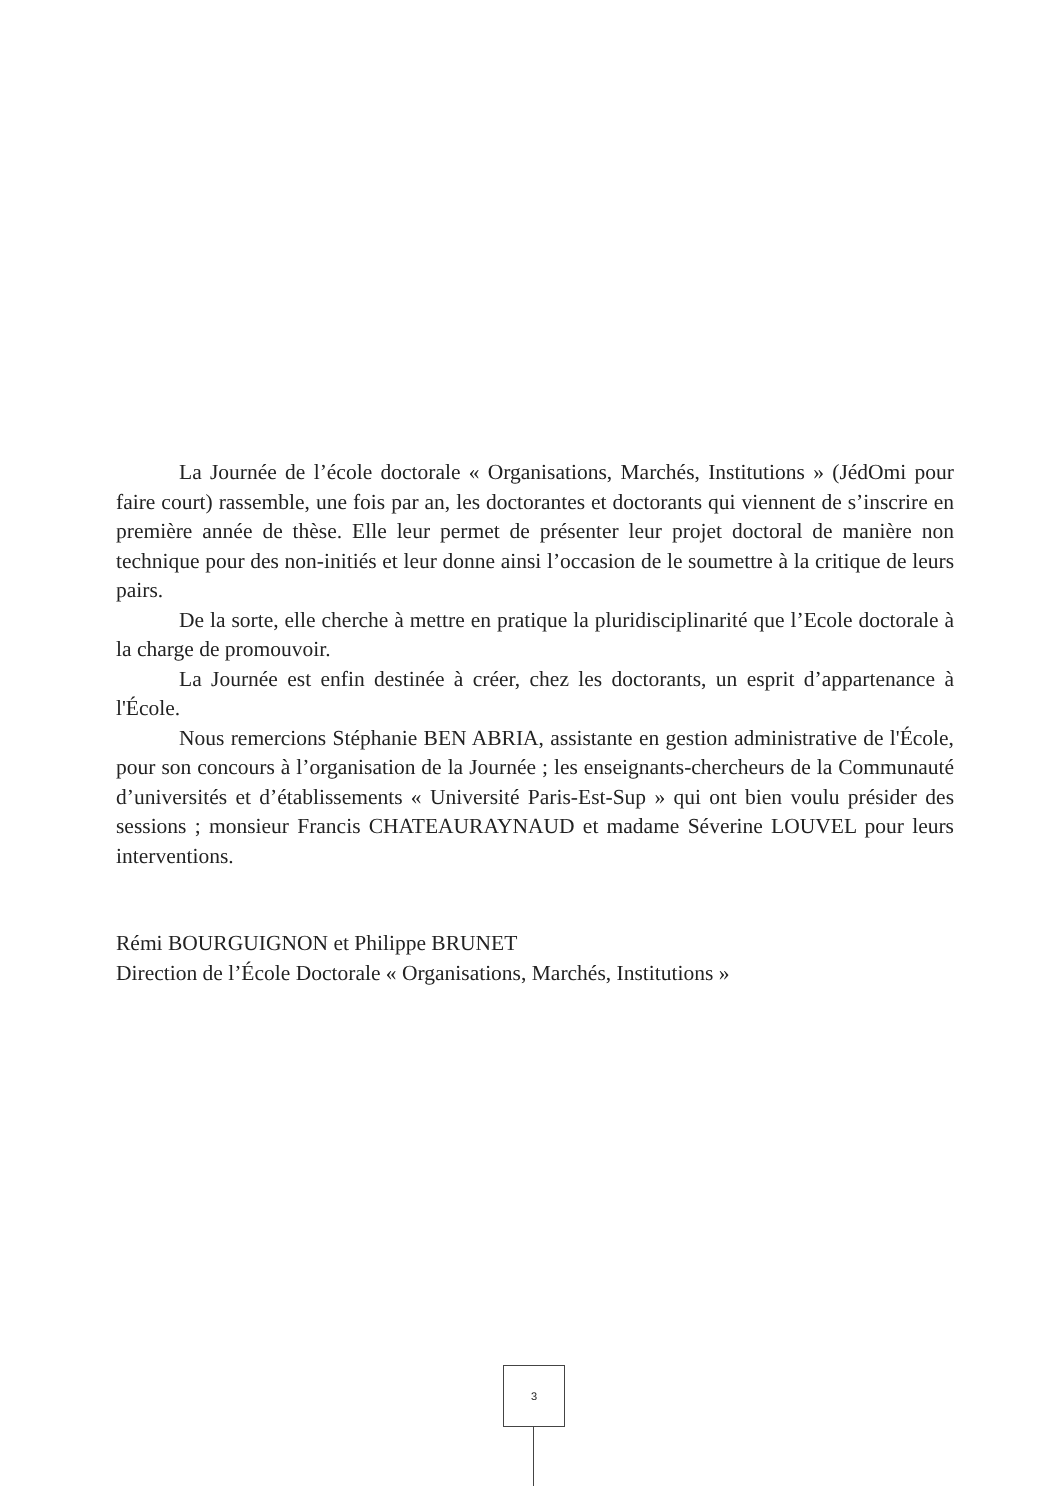La Journée de l’école doctorale « Organisations, Marchés, Institutions » (JédOmi pour faire court) rassemble, une fois par an, les doctorantes et doctorants qui viennent de s’inscrire en première année de thèse. Elle leur permet de présenter leur projet doctoral de manière non technique pour des non-initiés et leur donne ainsi l’occasion de le soumettre à la critique de leurs pairs.
De la sorte, elle cherche à mettre en pratique la pluridisciplinarité que l’Ecole doctorale à la charge de promouvoir.
La Journée est enfin destinée à créer, chez les doctorants, un esprit d’appartenance à l'École.
Nous remercions Stéphanie BEN ABRIA, assistante en gestion administrative de l'École, pour son concours à l’organisation de la Journée ; les enseignants-chercheurs de la Communauté d’universités et d’établissements « Université Paris-Est-Sup » qui ont bien voulu présider des sessions ; monsieur Francis CHATEAURAYNAUD et madame Séverine LOUVEL pour leurs interventions.
Rémi BOURGUIGNON et Philippe BRUNET
Direction de l’École Doctorale « Organisations, Marchés, Institutions »
3